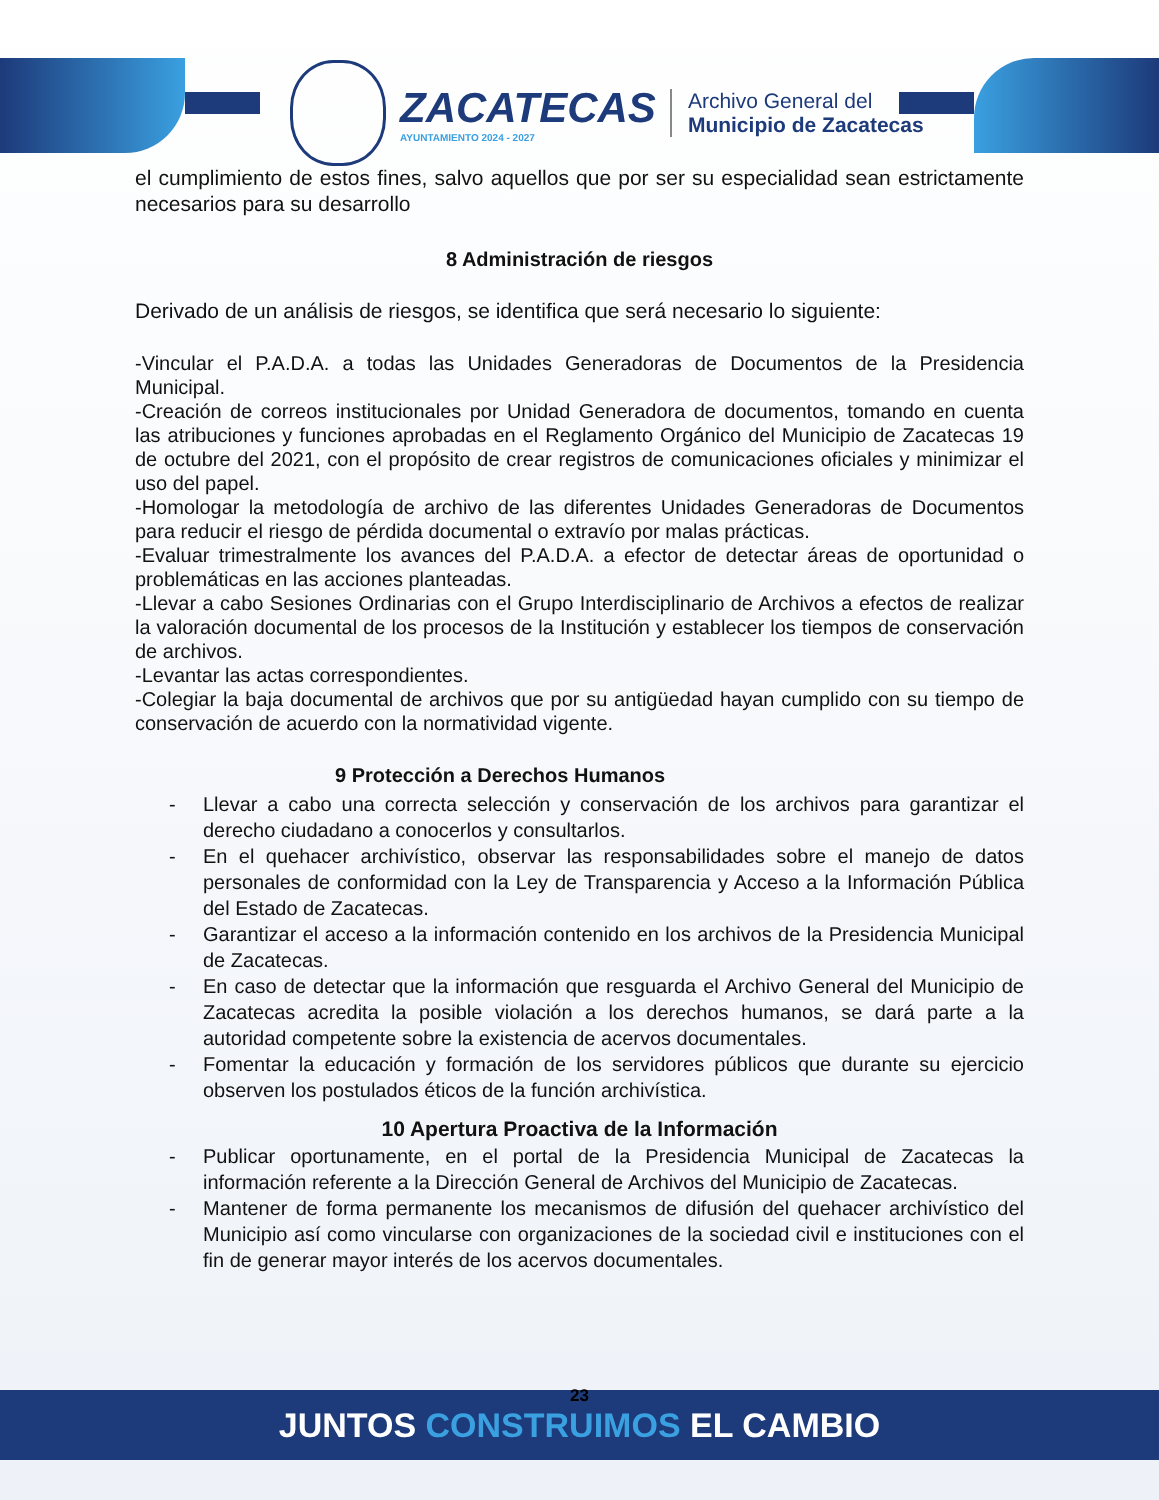ZACATECAS
AYUNTAMIENTO 2024 - 2027
Archivo General del
Municipio de Zacatecas
el cumplimiento de estos fines, salvo aquellos que por ser su especialidad sean estrictamente necesarios para su desarrollo
8 Administración de riesgos
Derivado de un análisis de riesgos, se identifica que será necesario lo siguiente:
-Vincular el P.A.D.A. a todas las Unidades Generadoras de Documentos de la Presidencia Municipal.
-Creación de correos institucionales por Unidad Generadora de documentos, tomando en cuenta las atribuciones y funciones aprobadas en el Reglamento Orgánico del Municipio de Zacatecas 19 de octubre del 2021, con el propósito de crear registros de comunicaciones oficiales y minimizar el uso del papel.
-Homologar la metodología de archivo de las diferentes Unidades Generadoras de Documentos para reducir el riesgo de pérdida documental o extravío por malas prácticas.
-Evaluar trimestralmente los avances del P.A.D.A. a efector de detectar áreas de oportunidad o problemáticas en las acciones planteadas.
-Llevar a cabo Sesiones Ordinarias con el Grupo Interdisciplinario de Archivos a efectos de realizar la valoración documental de los procesos de la Institución y establecer los tiempos de conservación de archivos.
-Levantar las actas correspondientes.
-Colegiar la baja documental de archivos que por su antigüedad hayan cumplido con su tiempo de conservación de acuerdo con la normatividad vigente.
9 Protección a Derechos Humanos
- Llevar a cabo una correcta selección y conservación de los archivos para garantizar el derecho ciudadano a conocerlos y consultarlos.
- En el quehacer archivístico, observar las responsabilidades sobre el manejo de datos personales de conformidad con la Ley de Transparencia y Acceso a la Información Pública del Estado de Zacatecas.
- Garantizar el acceso a la información contenido en los archivos de la Presidencia Municipal de Zacatecas.
- En caso de detectar que la información que resguarda el Archivo General del Municipio de Zacatecas acredita la posible violación a los derechos humanos, se dará parte a la autoridad competente sobre la existencia de acervos documentales.
- Fomentar la educación y formación de los servidores públicos que durante su ejercicio observen los postulados éticos de la función archivística.
10 Apertura Proactiva de la Información
- Publicar oportunamente, en el portal de la Presidencia Municipal de Zacatecas la información referente a la Dirección General de Archivos del Municipio de Zacatecas.
- Mantener de forma permanente los mecanismos de difusión del quehacer archivístico del Municipio así como vincularse con organizaciones de la sociedad civil e instituciones con el fin de generar mayor interés de los acervos documentales.
23
JUNTOS CONSTRUIMOS EL CAMBIO